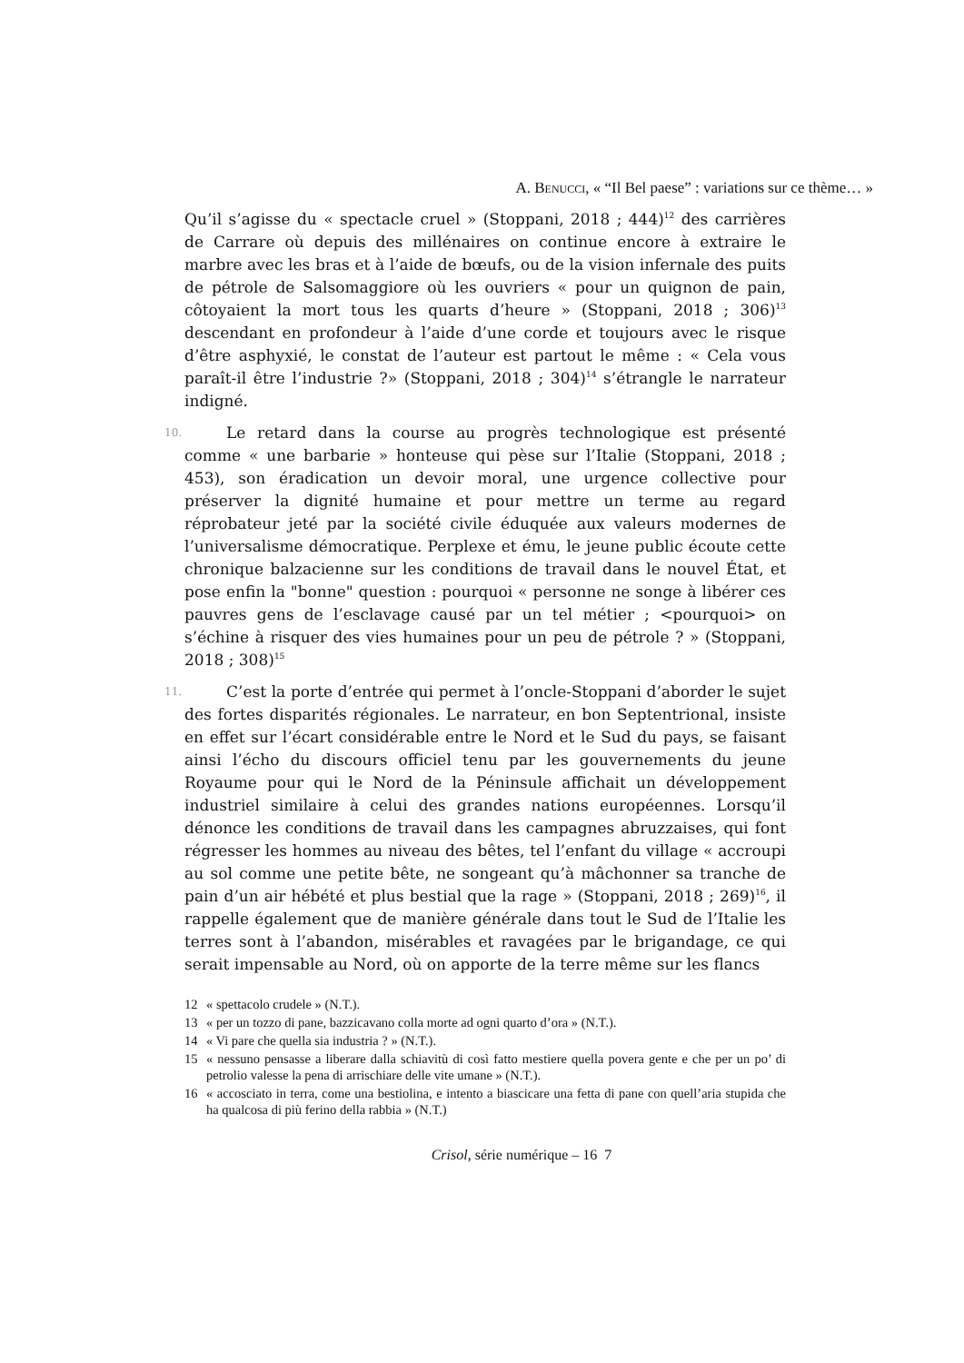A. BENUCCI, « “Il Bel paese” : variations sur ce thème… »
Qu’il s’agisse du « spectacle cruel » (Stoppani, 2018 ; 444)<sup>12</sup> des carrières de Carrare où depuis des millénaires on continue encore à extraire le marbre avec les bras et à l’aide de bœufs, ou de la vision infernale des puits de pétrole de Salsomaggiore où les ouvriers « pour un quignon de pain, côtoyaient la mort tous les quarts d’heure » (Stoppani, 2018 ; 306)<sup>13</sup> descendant en profondeur à l’aide d’une corde et toujours avec le risque d’être asphyxié, le constat de l’auteur est partout le même : « Cela vous paraît-il être l’industrie ?» (Stoppani, 2018 ; 304)<sup>14</sup> s’étrangle le narrateur indigné.
10. Le retard dans la course au progrès technologique est présenté comme « une barbarie » honteuse qui pèse sur l’Italie (Stoppani, 2018 ; 453), son éradication un devoir moral, une urgence collective pour préserver la dignité humaine et pour mettre un terme au regard réprobateur jeté par la société civile éduquée aux valeurs modernes de l’universalisme démocratique. Perplexe et ému, le jeune public écoute cette chronique balzacienne sur les conditions de travail dans le nouvel État, et pose enfin la "bonne" question : pourquoi « personne ne songe à libérer ces pauvres gens de l’esclavage causé par un tel métier ; <pourquoi> on s’échine à risquer des vies humaines pour un peu de pétrole ? » (Stoppani, 2018 ; 308)<sup>15</sup>
11. C’est la porte d’entrée qui permet à l’oncle-Stoppani d’aborder le sujet des fortes disparités régionales. Le narrateur, en bon Septentrional, insiste en effet sur l’écart considérable entre le Nord et le Sud du pays, se faisant ainsi l’écho du discours officiel tenu par les gouvernements du jeune Royaume pour qui le Nord de la Péninsule affichait un développement industriel similaire à celui des grandes nations européennes. Lorsqu’il dénonce les conditions de travail dans les campagnes abruzzaises, qui font régresser les hommes au niveau des bêtes, tel l’enfant du village « accroupi au sol comme une petite bête, ne songeant qu’à mâchonner sa tranche de pain d’un air hébété et plus bestial que la rage » (Stoppani, 2018 ; 269)<sup>16</sup>, il rappelle également que de manière générale dans tout le Sud de l’Italie les terres sont à l’abandon, misérables et ravagées par le brigandage, ce qui serait impensable au Nord, où on apporte de la terre même sur les flancs
12 « spettacolo crudele » (N.T.).
13 « per un tozzo di pane, bazzicavano colla morte ad ogni quarto d’ora » (N.T.).
14 « Vi pare che quella sia industria ? » (N.T.).
15 « nessuno pensasse a liberare dalla schiavitù di così fatto mestiere quella povera gente e che per un po’ di petrolio valesse la pena di arrischiare delle vite umane » (N.T.).
16 « accosciato in terra, come una bestiolina, e intento a biascicare una fetta di pane con quell’aria stupida che ha qualcosa di più ferino della rabbia » (N.T.)
Crisol, série numérique – 16 7